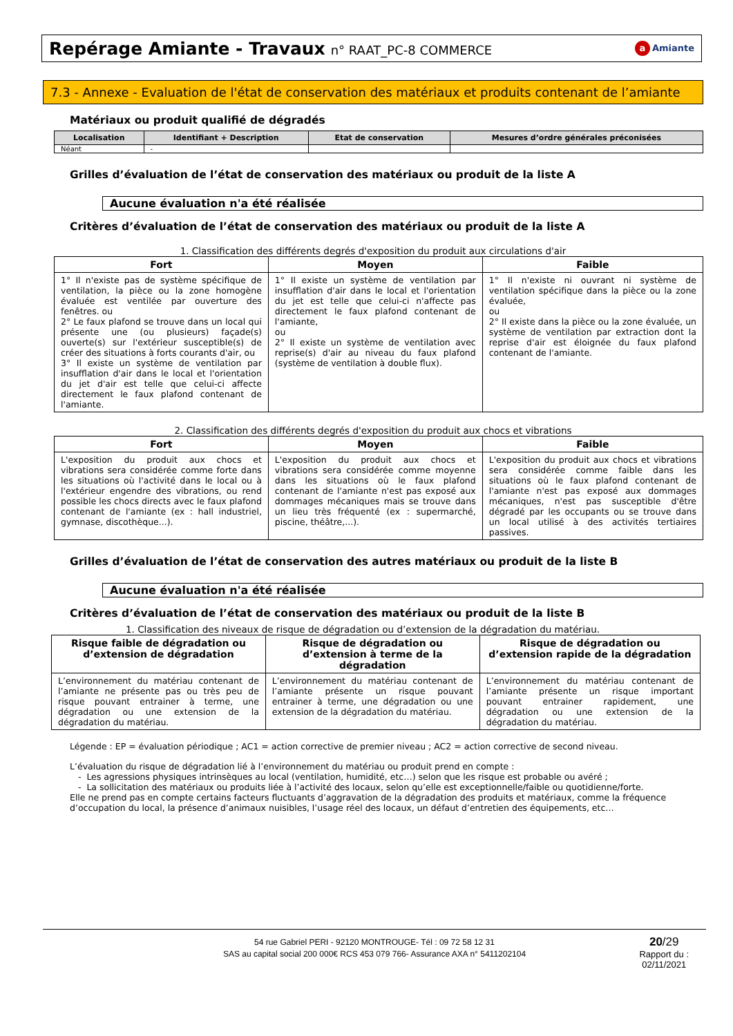Repérage Amiante - Travaux n° RAAT_PC-8 COMMERCE
a Amiante
7.3 - Annexe - Evaluation de l'état de conservation des matériaux et produits contenant de l’amiante
Matériaux ou produit qualifié de dégradés
| Localisation | Identifiant + Description | Etat de conservation | Mesures d’ordre générales préconisées |
| --- | --- | --- | --- |
| Néant | - | | |
Grilles d’évaluation de l’état de conservation des matériaux ou produit de la liste A
Aucune évaluation n'a été réalisée
Critères d’évaluation de l’état de conservation des matériaux ou produit de la liste A
1. Classification des différents degrés d'exposition du produit aux circulations d'air
| Fort | Moyen | Faible |
| --- | --- | --- |
| 1° Il n'existe pas de système spécifique de ventilation, la pièce ou la zone homogène évaluée est ventilée par ouverture des fenêtres. ou 2° Le faux plafond se trouve dans un local qui présente une (ou plusieurs) façade(s) ouverte(s) sur l'extérieur susceptible(s) de créer des situations à forts courants d'air, ou 3° Il existe un système de ventilation par insufflation d'air dans le local et l'orientation du jet d'air est telle que celui-ci affecte directement le faux plafond contenant de l'amiante. | 1° Il existe un système de ventilation par insufflation d'air dans le local et l'orientation du jet est telle que celui-ci n'affecte pas directement le faux plafond contenant de l'amiante, ou 2° Il existe un système de ventilation avec reprise(s) d'air au niveau du faux plafond (système de ventilation à double flux). | 1° Il n'existe ni ouvrant ni système de ventilation spécifique dans la pièce ou la zone évaluée, ou 2° Il existe dans la pièce ou la zone évaluée, un système de ventilation par extraction dont la reprise d'air est éloignée du faux plafond contenant de l'amiante. |
2. Classification des différents degrés d'exposition du produit aux chocs et vibrations
| Fort | Moyen | Faible |
| --- | --- | --- |
| L'exposition du produit aux chocs et vibrations sera considérée comme forte dans les situations où l'activité dans le local ou à l'extérieur engendre des vibrations, ou rend possible les chocs directs avec le faux plafond contenant de l'amiante (ex : hall industriel, gymnase, discothèque...). | L'exposition du produit aux chocs et vibrations sera considérée comme moyenne dans les situations où le faux plafond contenant de l'amiante n'est pas exposé aux dommages mécaniques mais se trouve dans un lieu très fréquenté (ex : supermarché, piscine, théâtre,...). | L'exposition du produit aux chocs et vibrations sera considérée comme faible dans les situations où le faux plafond contenant de l'amiante n'est pas exposé aux dommages mécaniques, n'est pas susceptible d'être dégradé par les occupants ou se trouve dans un local utilisé à des activités tertiaires passives. |
Grilles d’évaluation de l’état de conservation des autres matériaux ou produit de la liste B
Aucune évaluation n'a été réalisée
Critères d’évaluation de l’état de conservation des matériaux ou produit de la liste B
1. Classification des niveaux de risque de dégradation ou d’extension de la dégradation du matériau.
| Risque faible de dégradation ou d’extension de dégradation | Risque de dégradation ou d’extension à terme de la dégradation | Risque de dégradation ou d’extension rapide de la dégradation |
| --- | --- | --- |
| L’environnement du matériau contenant de l’amiante ne présente pas ou très peu de risque pouvant entrainer à terme, une dégradation ou une extension de la dégradation du matériau. | L’environnement du matériau contenant de l’amiante présente un risque pouvant entrainer à terme, une dégradation ou une extension de la dégradation du matériau. | L’environnement du matériau contenant de l’amiante présente un risque important pouvant entrainer rapidement, une dégradation ou une extension de la dégradation du matériau. |
Légende : EP = évaluation périodique ; AC1 = action corrective de premier niveau ; AC2 = action corrective de second niveau.
L’évaluation du risque de dégradation lié à l’environnement du matériau ou produit prend en compte :
- Les agressions physiques intrinsèques au local (ventilation, humidité, etc…) selon que les risque est probable ou avéré ;
- La sollicitation des matériaux ou produits liée à l’activité des locaux, selon qu’elle est exceptionnelle/faible ou quotidienne/forte.
Elle ne prend pas en compte certains facteurs fluctuants d’aggravation de la dégradation des produits et matériaux, comme la fréquence d’occupation du local, la présence d’animaux nuisibles, l’usage réel des locaux, un défaut d’entretien des équipements, etc…
54 rue Gabriel PERI - 92120 MONTROUGE- Tél : 09 72 58 12 31
SAS au capital social 200 000€ RCS 453 079 766- Assurance AXA n° 5411202104
20/29
Rapport du :
02/11/2021